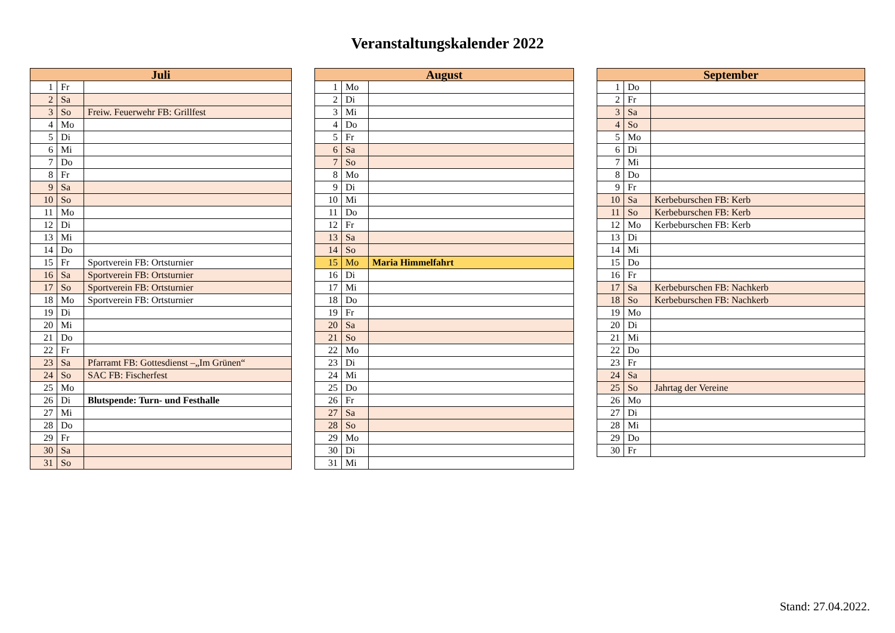Veranstaltungskalender 2022
| Juli | | |
| --- | --- | --- |
| 1 | Fr | |
| 2 | Sa | |
| 3 | So | Freiw. Feuerwehr FB: Grillfest |
| 4 | Mo | |
| 5 | Di | |
| 6 | Mi | |
| 7 | Do | |
| 8 | Fr | |
| 9 | Sa | |
| 10 | So | |
| 11 | Mo | |
| 12 | Di | |
| 13 | Mi | |
| 14 | Do | |
| 15 | Fr | Sportverein FB: Ortsturnier |
| 16 | Sa | Sportverein FB: Ortsturnier |
| 17 | So | Sportverein FB: Ortsturnier |
| 18 | Mo | Sportverein FB: Ortsturnier |
| 19 | Di | |
| 20 | Mi | |
| 21 | Do | |
| 22 | Fr | |
| 23 | Sa | Pfarramt FB: Gottesdienst –„Im Grünen“ |
| 24 | So | SAC FB: Fischerfest |
| 25 | Mo | |
| 26 | Di | Blutspende: Turn- und Festhalle |
| 27 | Mi | |
| 28 | Do | |
| 29 | Fr | |
| 30 | Sa | |
| 31 | So | |
| August | | |
| --- | --- | --- |
| 1 | Mo | |
| 2 | Di | |
| 3 | Mi | |
| 4 | Do | |
| 5 | Fr | |
| 6 | Sa | |
| 7 | So | |
| 8 | Mo | |
| 9 | Di | |
| 10 | Mi | |
| 11 | Do | |
| 12 | Fr | |
| 13 | Sa | |
| 14 | So | |
| 15 | Mo | Maria Himmelfahrt |
| 16 | Di | |
| 17 | Mi | |
| 18 | Do | |
| 19 | Fr | |
| 20 | Sa | |
| 21 | So | |
| 22 | Mo | |
| 23 | Di | |
| 24 | Mi | |
| 25 | Do | |
| 26 | Fr | |
| 27 | Sa | |
| 28 | So | |
| 29 | Mo | |
| 30 | Di | |
| 31 | Mi | |
| September | | |
| --- | --- | --- |
| 1 | Do | |
| 2 | Fr | |
| 3 | Sa | |
| 4 | So | |
| 5 | Mo | |
| 6 | Di | |
| 7 | Mi | |
| 8 | Do | |
| 9 | Fr | |
| 10 | Sa | Kerbeburschen FB: Kerb |
| 11 | So | Kerbeburschen FB: Kerb |
| 12 | Mo | Kerbeburschen FB: Kerb |
| 13 | Di | |
| 14 | Mi | |
| 15 | Do | |
| 16 | Fr | |
| 17 | Sa | Kerbeburschen FB: Nachkerb |
| 18 | So | Kerbeburschen FB: Nachkerb |
| 19 | Mo | |
| 20 | Di | |
| 21 | Mi | |
| 22 | Do | |
| 23 | Fr | |
| 24 | Sa | |
| 25 | So | Jahrtag der Vereine |
| 26 | Mo | |
| 27 | Di | |
| 28 | Mi | |
| 29 | Do | |
| 30 | Fr | |
Stand: 27.04.2022.